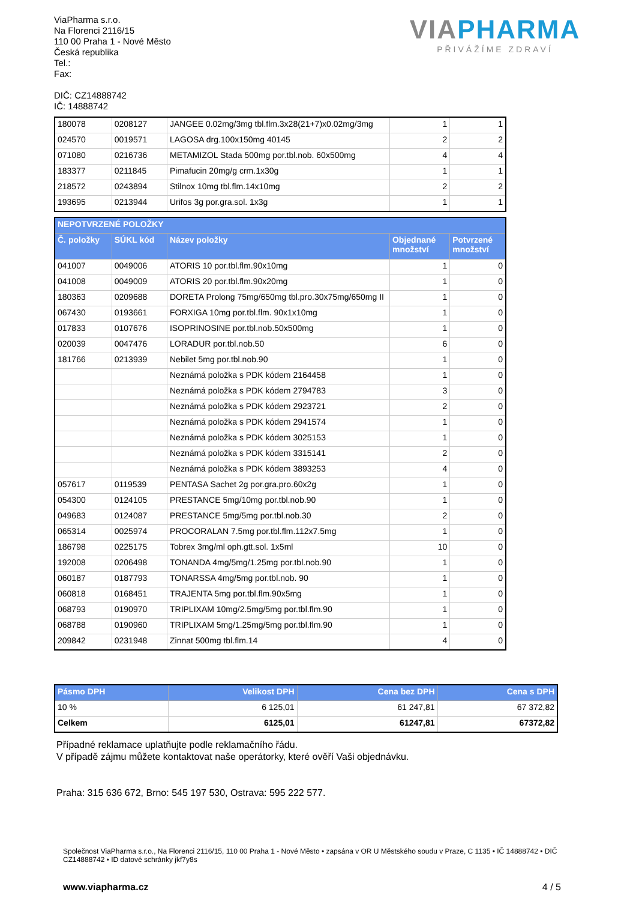VIAPHARMA
PŘIVÁŽÍME ZDRAVÍ
ViaPharma s.r.o.
Na Florenci 2116/15
110 00 Praha 1 - Nové Město
Česká republika
Tel.:
Fax:
DIČ: CZ14888742
IČ: 14888742
| 180078 | 0208127 | JANGEE 0.02mg/3mg tbl.flm.3x28(21+7)x0.02mg/3mg | 1 | 1 |
| 024570 | 0019571 | LAGOSA drg.100x150mg 40145 | 2 | 2 |
| 071080 | 0216736 | METAMIZOL Stada 500mg por.tbl.nob. 60x500mg | 4 | 4 |
| 183377 | 0211845 | Pimafucin 20mg/g crm.1x30g | 1 | 1 |
| 218572 | 0243894 | Stilnox 10mg tbl.flm.14x10mg | 2 | 2 |
| 193695 | 0213944 | Urifos 3g por.gra.sol. 1x3g | 1 | 1 |
| NEPOTVRZENÉ POLOŽKY | | | | |
| --- | --- | --- | --- | --- |
| Č. položky | SÚKL kód | Název položky | Objednané množství | Potvrzené množství |
| 041007 | 0049006 | ATORIS 10 por.tbl.flm.90x10mg | 1 | 0 |
| 041008 | 0049009 | ATORIS 20 por.tbl.flm.90x20mg | 1 | 0 |
| 180363 | 0209688 | DORETA Prolong 75mg/650mg tbl.pro.30x75mg/650mg II | 1 | 0 |
| 067430 | 0193661 | FORXIGA 10mg por.tbl.flm. 90x1x10mg | 1 | 0 |
| 017833 | 0107676 | ISOPRINOSINE por.tbl.nob.50x500mg | 1 | 0 |
| 020039 | 0047476 | LORADUR por.tbl.nob.50 | 6 | 0 |
| 181766 | 0213939 | Nebilet 5mg por.tbl.nob.90 | 1 | 0 |
| | | Neznámá položka s PDK kódem 2164458 | 1 | 0 |
| | | Neznámá položka s PDK kódem 2794783 | 3 | 0 |
| | | Neznámá položka s PDK kódem 2923721 | 2 | 0 |
| | | Neznámá položka s PDK kódem 2941574 | 1 | 0 |
| | | Neznámá položka s PDK kódem 3025153 | 1 | 0 |
| | | Neznámá položka s PDK kódem 3315141 | 2 | 0 |
| | | Neznámá položka s PDK kódem 3893253 | 4 | 0 |
| 057617 | 0119539 | PENTASA Sachet 2g por.gra.pro.60x2g | 1 | 0 |
| 054300 | 0124105 | PRESTANCE 5mg/10mg por.tbl.nob.90 | 1 | 0 |
| 049683 | 0124087 | PRESTANCE 5mg/5mg por.tbl.nob.30 | 2 | 0 |
| 065314 | 0025974 | PROCORALAN 7.5mg por.tbl.flm.112x7.5mg | 1 | 0 |
| 186798 | 0225175 | Tobrex 3mg/ml oph.gtt.sol. 1x5ml | 10 | 0 |
| 192008 | 0206498 | TONANDA 4mg/5mg/1.25mg por.tbl.nob.90 | 1 | 0 |
| 060187 | 0187793 | TONARSSA 4mg/5mg por.tbl.nob. 90 | 1 | 0 |
| 060818 | 0168451 | TRAJENTA 5mg por.tbl.flm.90x5mg | 1 | 0 |
| 068793 | 0190970 | TRIPLIXAM 10mg/2.5mg/5mg por.tbl.flm.90 | 1 | 0 |
| 068788 | 0190960 | TRIPLIXAM 5mg/1.25mg/5mg por.tbl.flm.90 | 1 | 0 |
| 209842 | 0231948 | Zinnat 500mg tbl.flm.14 | 4 | 0 |
| Pásmo DPH | Velikost DPH | Cena bez DPH | Cena s DPH |
| --- | --- | --- | --- |
| 10 % | 6 125,01 | 61 247,81 | 67 372,82 |
| Celkem | 6125,01 | 61247,81 | 67372,82 |
Případné reklamace uplatňujte podle reklamačního řádu.
V případě zájmu můžete kontaktovat naše operátorky, které ověří Vaši objednávku.
Praha: 315 636 672, Brno: 545 197 530, Ostrava: 595 222 577.
Společnost ViaPharma s.r.o., Na Florenci 2116/15, 110 00 Praha 1 - Nové Město • zapsána v OR U Městského soudu v Praze, C 1135 • IČ 14888742 • DIČ CZ14888742 • ID datové schránky jkf7y8s
www.viapharma.cz 4 / 5